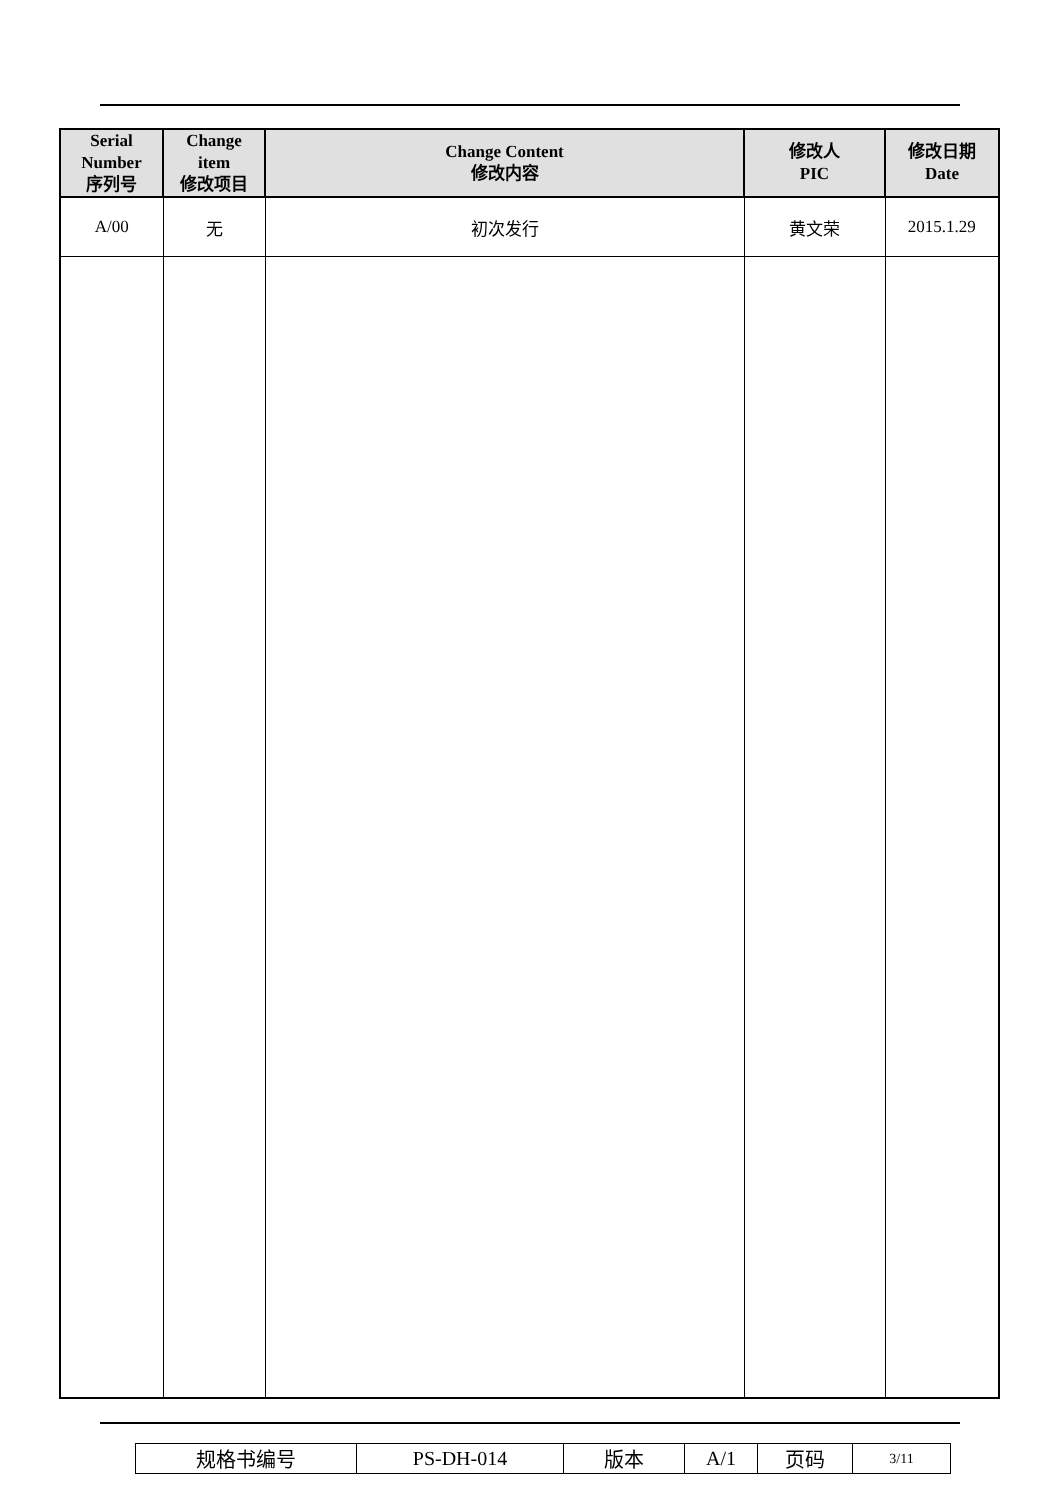| Serial Number 序列号 | Change item 修改项目 | Change Content 修改内容 | 修改人 PIC | 修改日期 Date |
| --- | --- | --- | --- | --- |
| A/00 | 无 | 初次发行 | 黄文荣 | 2015.1.29 |
| 规格书编号 | PS-DH-014 | 版本 | A/1 | 页码 | 3/11 |